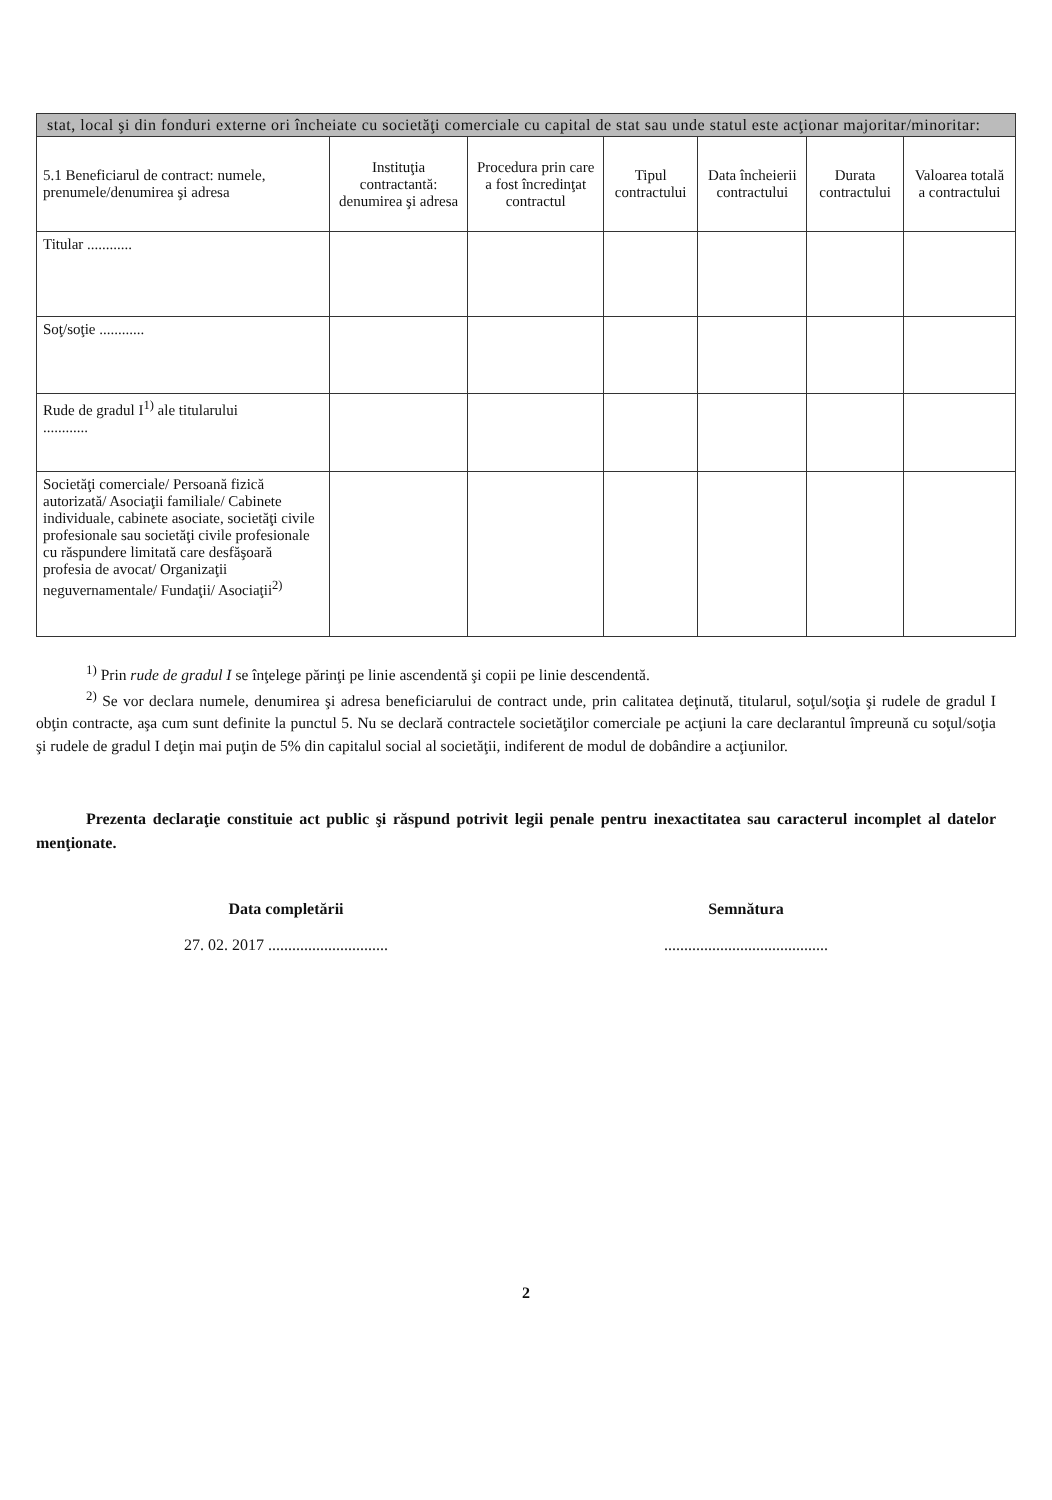| stat, local şi din fonduri externe ori încheiate cu societăţi comerciale cu capital de stat sau unde statul este acţionar majoritar/minoritar: | | | | | | |
| --- | --- | --- | --- | --- | --- | --- |
| 5.1 Beneficiarul de contract: numele, prenumele/denumirea şi adresa | Instituţia contractantă: denumirea şi adresa | Procedura prin care a fost încredinţat contractul | Tipul contractului | Data încheierii contractului | Durata contractului | Valoarea totală a contractului |
| Titular ............ | | | | | | |
| Soţ/soţie ............ | | | | | | |
| Rude de gradul I<sup>1)</sup> ale titularului ............ | | | | | | |
| Societăţi comerciale/ Persoană fizică autorizată/ Asociaţii familiale/ Cabinete individuale, cabinete asociate, societăţi civile profesionale sau societăţi civile profesionale cu răspundere limitată care desfăşoară profesia de avocat/ Organizaţii neguvernamentale/ Fundaţii/ Asociaţii<sup>2)</sup> | | | | | | |
<sup>1)</sup> Prin rude de gradul I se înţelege părinţi pe linie ascendentă şi copii pe linie descendentă.
<sup>2)</sup> Se vor declara numele, denumirea şi adresa beneficiarului de contract unde, prin calitatea deţinută, titularul, soţul/soţia şi rudele de gradul I obţin contracte, aşa cum sunt definite la punctul 5. Nu se declară contractele societăţilor comerciale pe acţiuni la care declarantul împreună cu soţul/soţia şi rudele de gradul I deţin mai puţin de 5% din capitalul social al societăţii, indiferent de modul de dobândire a acţiunilor.
Prezenta declaraţie constituie act public şi răspund potrivit legii penale pentru inexactitatea sau caracterul incomplet al datelor menţionate.
Data completării
27. 02. 2017 ..............................
Semnătura
.........................................
2